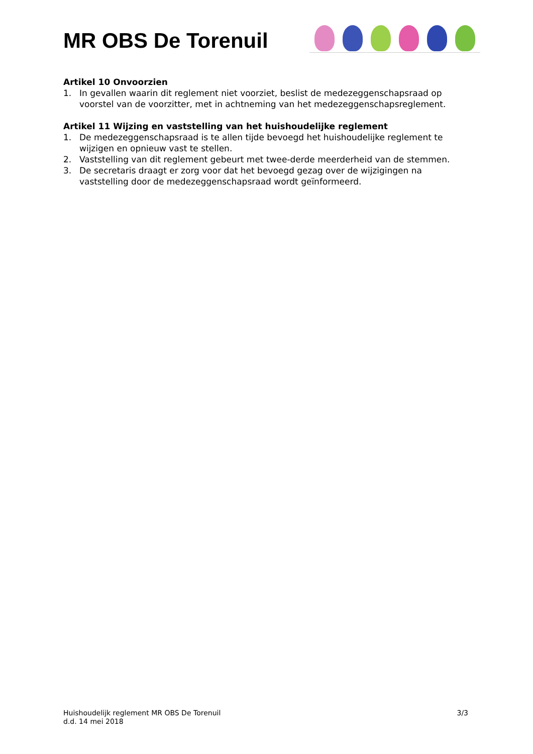MR OBS De Torenuil
Artikel 10 Onvoorzien
1. In gevallen waarin dit reglement niet voorziet, beslist de medezeggenschapsraad op voorstel van de voorzitter, met in achtneming van het medezeggenschapsreglement.
Artikel 11 Wijzing en vaststelling van het huishoudelijke reglement
1. De medezeggenschapsraad is te allen tijde bevoegd het huishoudelijke reglement te wijzigen en opnieuw vast te stellen.
2. Vaststelling van dit reglement gebeurt met twee-derde meerderheid van de stemmen.
3. De secretaris draagt er zorg voor dat het bevoegd gezag over de wijzigingen na vaststelling door de medezeggenschapsraad wordt geïnformeerd.
Huishoudelijk reglement MR OBS De Torenuil
d.d. 14 mei 2018
3/3